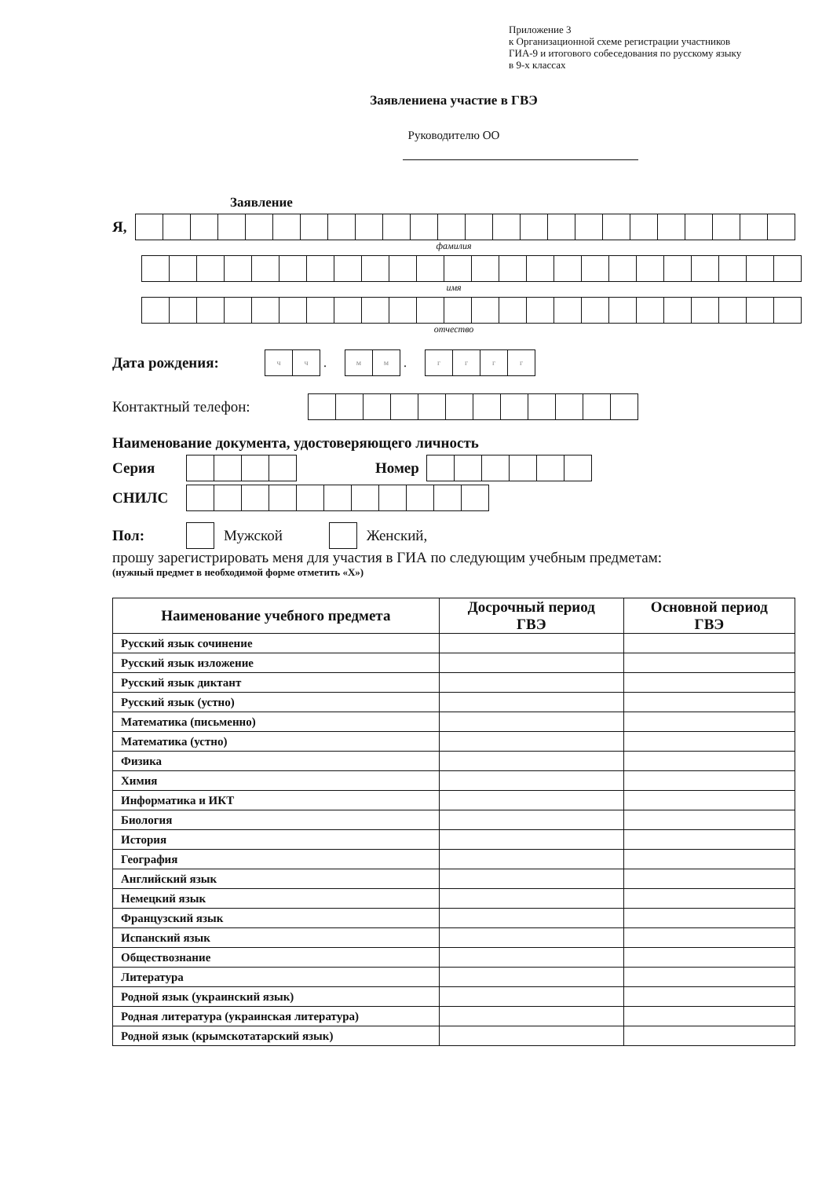Приложение 3
к Организационной схеме регистрации участников
ГИА-9 и итогового собеседования по русскому языку
в 9-х классах
Заявлениена участие в ГВЭ
Руководителю ОО
Заявление
Я,
фамилия
имя
отчество
Дата рождения:
чч
.
мм
.
гггг
Контактный телефон:
Наименование документа, удостоверяющего личность
Серия Номер
СНИЛС
Пол: Мужской Женский,
прошу зарегистрировать меня для участия в ГИА по следующим учебным предметам:
(нужный предмет в необходимой форме отметить «Х»)
| Наименование учебного предмета | Досрочный период ГВЭ | Основной период ГВЭ |
| --- | --- | --- |
| Русский язык сочинение | | |
| Русский язык изложение | | |
| Русский язык диктант | | |
| Русский язык (устно) | | |
| Математика (письменно) | | |
| Математика (устно) | | |
| Физика | | |
| Химия | | |
| Информатика и ИКТ | | |
| Биология | | |
| История | | |
| География | | |
| Английский язык | | |
| Немецкий язык | | |
| Французский язык | | |
| Испанский язык | | |
| Обществознание | | |
| Литература | | |
| Родной язык (украинский язык) | | |
| Родная литература (украинская литература) | | |
| Родной язык (крымскотатарский язык) | | |